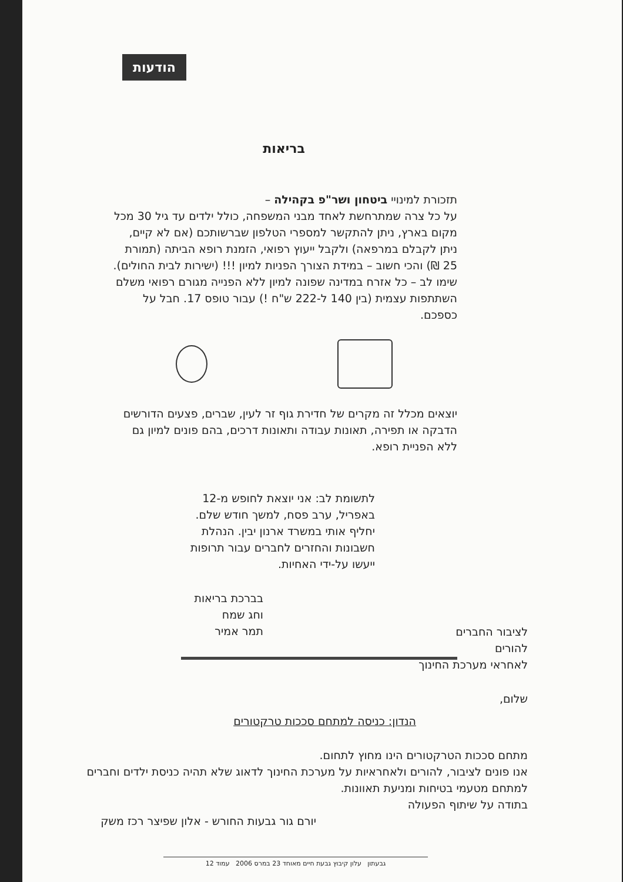הודעות
בריאות
תזכורת למינויי ביטחון ושר"פ בקהילה –
על כל צרה שמתרחשת לאחד מבני המשפחה, כולל ילדים עד גיל 30 מכל מקום בארץ, ניתן להתקשר למספרי הטלפון שברשותכם (אם לא קיים, ניתן לקבלם במרפאה) ולקבל ייעוץ רפואי, הזמנת רופא הביתה (תמורת 25 ₪) והכי חשוב – במידת הצורך הפניות למיון !!! (ישירות לבית החולים).
שימו לב – כל אזרח במדינה שפונה למיון ללא הפנייה מגורם רפואי משלם השתתפות עצמית (בין 140 ל-222 ש"ח !) עבור טופס 17. חבל על כספכם.
יוצאים מכלל זה מקרים של חדירת גוף זר לעין, שברים, פצעים הדורשים הדבקה או תפירה, תאונות עבודה ותאונות דרכים, בהם פונים למיון גם ללא הפניית רופא.
לתשומת לב: אני יוצאת לחופש מ-12 באפריל, ערב פסח, למשך חודש שלם. יחליף אותי במשרד ארנון יבין. הנהלת חשבונות והחזרים לחברים עבור תרופות ייעשו על-ידי האחיות.
בברכת בריאות
וחג שמח
תמר אמיר
לציבור החברים
להורים
לאחראי מערכת החינוך
שלום,
הנדון: כניסה למתחם סככות טרקטורים
מתחם סככות הטרקטורים הינו מחוץ לתחום.
אנו פונים לציבור, להורים ולאחראיות על מערכת החינוך לדאוג שלא תהיה כניסת ילדים וחברים למתחם מטעמי בטיחות ומניעת תאוונות.
בתודה על שיתוף הפעולה
יורם גור גבעות החורש - אלון שפיצר רכז משק
גבעתון עלון קיבוץ גבעת חיים מאוחד 23 במרס 2006 עמוד 12